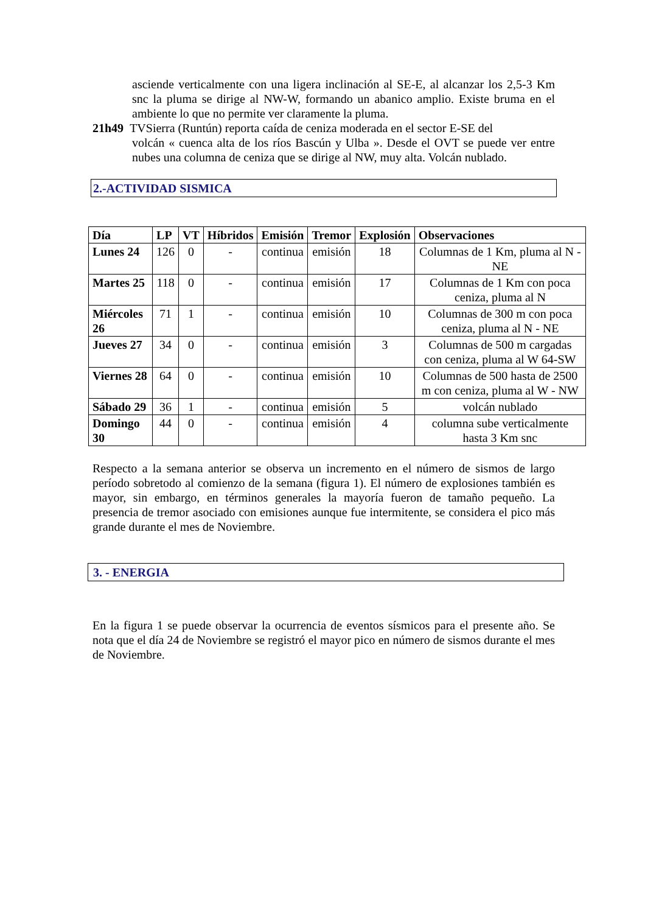asciende verticalmente con una ligera inclinación al SE-E, al alcanzar los 2,5-3 Km snc la pluma se dirige al NW-W, formando un abanico amplio. Existe bruma en el ambiente lo que no permite ver claramente la pluma.
21h49 TVSierra (Runtún) reporta caída de ceniza moderada en el sector E-SE del
volcán « cuenca alta de los ríos Bascún y Ulba ». Desde el OVT se puede ver entre nubes una columna de ceniza que se dirige al NW, muy alta. Volcán nublado.
2.-ACTIVIDAD SISMICA
| Día | LP | VT | Híbridos | Emisión | Tremor | Explosión | Observaciones |
| --- | --- | --- | --- | --- | --- | --- | --- |
| Lunes 24 | 126 | 0 | - | continua | emisión | 18 | Columnas de 1 Km, pluma al N - NE |
| Martes 25 | 118 | 0 | - | continua | emisión | 17 | Columnas de 1 Km con poca ceniza, pluma al N |
| Miércoles 26 | 71 | 1 | - | continua | emisión | 10 | Columnas de 300 m con poca ceniza, pluma al N - NE |
| Jueves 27 | 34 | 0 | - | continua | emisión | 3 | Columnas de 500 m cargadas con ceniza, pluma al W 64-SW |
| Viernes 28 | 64 | 0 | - | continua | emisión | 10 | Columnas de 500 hasta de 2500 m con ceniza, pluma al W - NW |
| Sábado 29 | 36 | 1 | - | continua | emisión | 5 | volcán nublado |
| Domingo 30 | 44 | 0 | - | continua | emisión | 4 | columna sube verticalmente hasta 3 Km snc |
Respecto a la semana anterior se observa un incremento en el número de sismos de largo período sobretodo al comienzo de la semana (figura 1). El número de explosiones también es mayor, sin embargo, en términos generales la mayoría fueron de tamaño pequeño. La presencia de tremor asociado con emisiones aunque fue intermitente, se considera el pico más grande durante el mes de Noviembre.
3. - ENERGIA
En la figura 1 se puede observar la ocurrencia de eventos sísmicos para el presente año. Se nota que el día 24 de Noviembre se registró el mayor pico en número de sismos durante el mes de Noviembre.